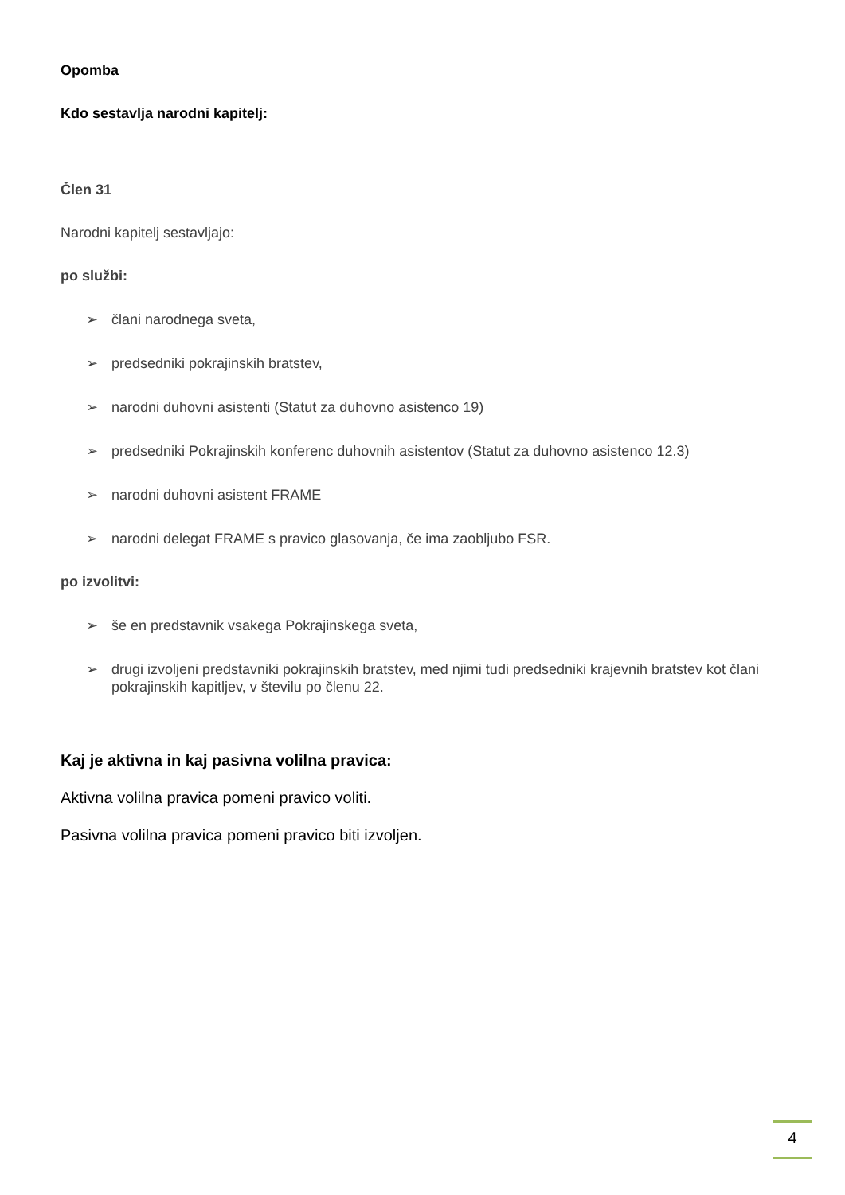Opomba
Kdo sestavlja narodni kapitelj:
Člen 31
Narodni kapitelj sestavljajo:
po službi:
➢ člani narodnega sveta,
➢ predsedniki pokrajinskih bratstev,
➢ narodni duhovni asistenti (Statut za duhovno asistenco 19)
➢ predsedniki Pokrajinskih konferenc duhovnih asistentov (Statut za duhovno asistenco 12.3)
➢ narodni duhovni asistent FRAME
➢ narodni delegat FRAME s pravico glasovanja, če ima zaobljubo FSR.
po izvolitvi:
➢ še en predstavnik vsakega Pokrajinskega sveta,
➢ drugi izvoljeni predstavniki pokrajinskih bratstev, med njimi tudi predsedniki krajevnih bratstev kot člani pokrajinskih kapitljev, v številu po členu 22.
Kaj je aktivna in kaj pasivna volilna pravica:
Aktivna volilna pravica pomeni pravico voliti.
Pasivna volilna pravica pomeni pravico biti izvoljen.
4